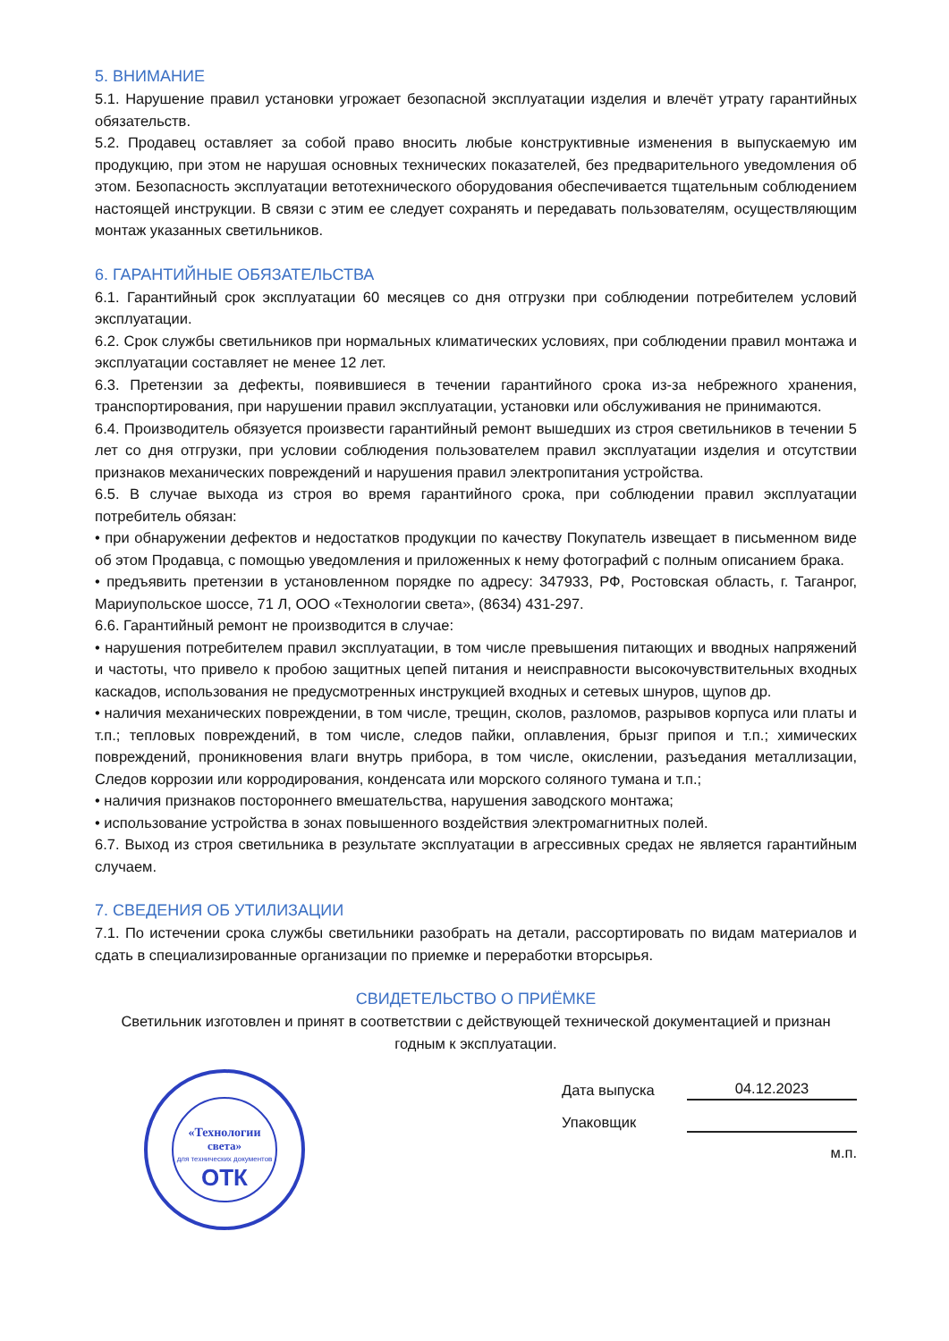5. ВНИМАНИЕ
5.1. Нарушение правил установки угрожает безопасной эксплуатации изделия и влечёт утрату гарантийных обязательств.
5.2. Продавец оставляет за собой право вносить любые конструктивные изменения в выпускаемую им продукцию, при этом не нарушая основных технических показателей, без предварительного уведомления об этом. Безопасность эксплуатации ветотехнического оборудования обеспечивается тщательным соблюдением настоящей инструкции. В связи с этим ее следует сохранять и передавать пользователям, осуществляющим монтаж указанных светильников.
6. ГАРАНТИЙНЫЕ ОБЯЗАТЕЛЬСТВА
6.1. Гарантийный срок эксплуатации 60 месяцев со дня отгрузки при соблюдении потребителем условий эксплуатации.
6.2. Срок службы светильников при нормальных климатических условиях, при соблюдении правил монтажа и эксплуатации составляет не менее 12 лет.
6.3. Претензии за дефекты, появившиеся в течении гарантийного срока из-за небрежного хранения, транспортирования, при нарушении правил эксплуатации, установки или обслуживания не принимаются.
6.4. Производитель обязуется произвести гарантийный ремонт вышедших из строя светильников в течении 5 лет со дня отгрузки, при условии соблюдения пользователем правил эксплуатации изделия и отсутствии признаков механических повреждений и нарушения правил электропитания устройства.
6.5. В случае выхода из строя во время гарантийного срока, при соблюдении правил эксплуатации потребитель обязан:
• при обнаружении дефектов и недостатков продукции по качеству Покупатель извещает в письменном виде об этом Продавца, с помощью уведомления и приложенных к нему фотографий с полным описанием брака.
• предъявить претензии в установленном порядке по адресу: 347933, РФ, Ростовская область, г. Таганрог, Мариупольское шоссе, 71 Л, ООО «Технологии света», (8634) 431-297.
6.6. Гарантийный ремонт не производится в случае:
• нарушения потребителем правил эксплуатации, в том числе превышения питающих и вводных напряжений и частоты, что привело к пробою защитных цепей питания и неисправности высокочувствительных входных каскадов, использования не предусмотренных инструкцией входных и сетевых шнуров, щупов др.
• наличия механических повреждении, в том числе, трещин, сколов, разломов, разрывов корпуса или платы и т.п.; тепловых повреждений, в том числе, следов пайки, оплавления, брызг припоя и т.п.; химических повреждений, проникновения влаги внутрь прибора, в том числе, окислении, разъедания металлизации, Следов коррозии или корродирования, конденсата или морского соляного тумана и т.п.;
• наличия признаков постороннего вмешательства, нарушения заводского монтажа;
• использование устройства в зонах повышенного воздействия электромагнитных полей.
6.7. Выход из строя светильника в результате эксплуатации в агрессивных средах не является гарантийным случаем.
7. СВЕДЕНИЯ ОБ УТИЛИЗАЦИИ
7.1. По истечении срока службы светильники разобрать на детали, рассортировать по видам материалов и сдать в специализированные организации по приемке и переработки вторсырья.
СВИДЕТЕЛЬСТВО О ПРИЁМКЕ
Светильник изготовлен и принят в соответствии с действующей технической документацией и признан годным к эксплуатации.
«Технологии
света»
для технических документов
ОТК
Дата выпуска
04.12.2023
Упаковщик
м.п.